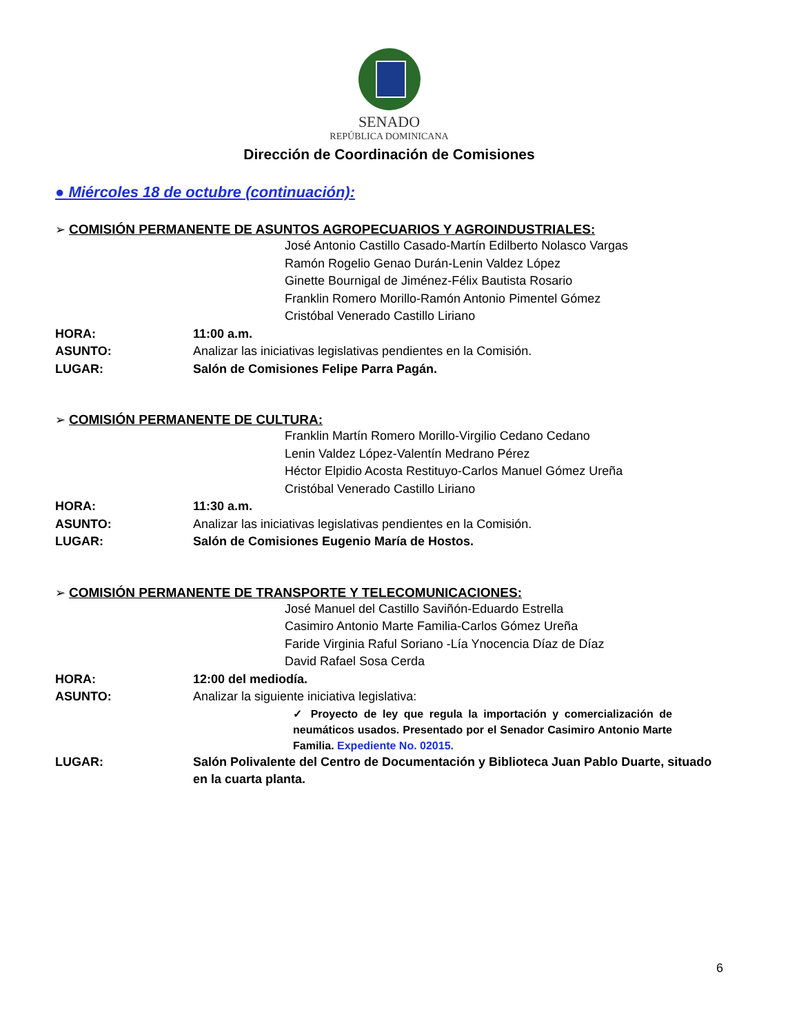SENADO
REPÚBLICA DOMINICANA
Dirección de Coordinación de Comisiones
● Miércoles 18 de octubre (continuación):
➢ COMISIÓN PERMANENTE DE ASUNTOS AGROPECUARIOS Y AGROINDUSTRIALES:
José Antonio Castillo Casado-Martín Edilberto Nolasco Vargas
Ramón Rogelio Genao Durán-Lenin Valdez López
Ginette Bournigal de Jiménez-Félix Bautista Rosario
Franklin Romero Morillo-Ramón Antonio Pimentel Gómez
Cristóbal Venerado Castillo Liriano
HORA: 11:00 a.m.
ASUNTO: Analizar las iniciativas legislativas pendientes en la Comisión.
LUGAR: Salón de Comisiones Felipe Parra Pagán.
➢ COMISIÓN PERMANENTE DE CULTURA:
Franklin Martín Romero Morillo-Virgilio Cedano Cedano
Lenin Valdez López-Valentín Medrano Pérez
Héctor Elpidio Acosta Restituyo-Carlos Manuel Gómez Ureña
Cristóbal Venerado Castillo Liriano
HORA: 11:30 a.m.
ASUNTO: Analizar las iniciativas legislativas pendientes en la Comisión.
LUGAR: Salón de Comisiones Eugenio María de Hostos.
➢ COMISIÓN PERMANENTE DE TRANSPORTE Y TELECOMUNICACIONES:
José Manuel del Castillo Saviñón-Eduardo Estrella
Casimiro Antonio Marte Familia-Carlos Gómez Ureña
Faride Virginia Raful Soriano -Lía Ynocencia Díaz de Díaz
David Rafael Sosa Cerda
HORA: 12:00 del mediodía.
ASUNTO: Analizar la siguiente iniciativa legislativa:
✓ Proyecto de ley que regula la importación y comercialización de neumáticos usados. Presentado por el Senador Casimiro Antonio Marte Familia. Expediente No. 02015.
LUGAR: Salón Polivalente del Centro de Documentación y Biblioteca Juan Pablo Duarte, situado en la cuarta planta.
6